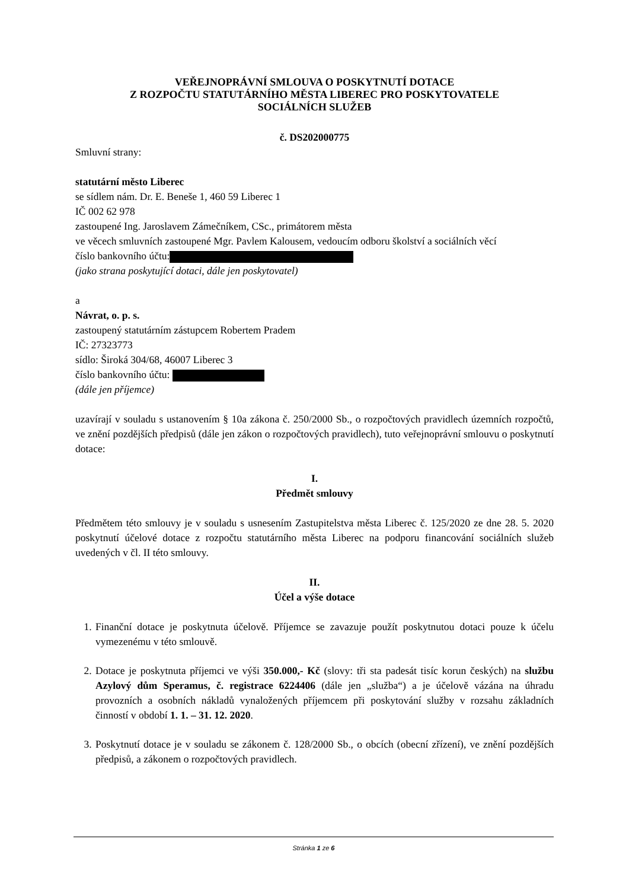VEŘEJNOPRÁVNÍ SMLOUVA O POSKYTNUTÍ DOTACE
Z ROZPOČTU STATUTÁRNÍHO MĚSTA LIBEREC PRO POSKYTOVATELE
SOCIÁLNÍCH SLUŽEB
č. DS202000775
Smluvní strany:
statutární město Liberec
se sídlem nám. Dr. E. Beneše 1, 460 59 Liberec 1
IČ 002 62 978
zastoupené Ing. Jaroslavem Zámečníkem, CSc., primátorem města
ve věcech smluvních zastoupené Mgr. Pavlem Kalousem, vedoucím odboru školství a sociálních věcí
číslo bankovního účtu:
(jako strana poskytující dotaci, dále jen poskytovatel)
a
Návrat, o. p. s.
zastoupený statutárním zástupcem Robertem Pradem
IČ: 27323773
sídlo: Široká 304/68, 46007 Liberec 3
číslo bankovního účtu:
(dále jen příjemce)
uzavírají v souladu s ustanovením § 10a zákona č. 250/2000 Sb., o rozpočtových pravidlech územních rozpočtů, ve znění pozdějších předpisů (dále jen zákon o rozpočtových pravidlech), tuto veřejnoprávní smlouvu o poskytnutí dotace:
I.
Předmět smlouvy
Předmětem této smlouvy je v souladu s usnesením Zastupitelstva města Liberec č. 125/2020 ze dne 28. 5. 2020 poskytnutí účelové dotace z rozpočtu statutárního města Liberec na podporu financování sociálních služeb uvedených v čl. II této smlouvy.
II.
Účel a výše dotace
1. Finanční dotace je poskytnuta účelově. Příjemce se zavazuje použít poskytnutou dotaci pouze k účelu vymezenému v této smlouvě.
2. Dotace je poskytnuta příjemci ve výši 350.000,- Kč (slovy: tři sta padesát tisíc korun českých) na službu Azylový dům Speramus, č. registrace 6224406 (dále jen „služba“) a je účelově vázána na úhradu provozních a osobních nákladů vynaložených příjemcem při poskytování služby v rozsahu základních činností v období 1. 1. – 31. 12. 2020.
3. Poskytnutí dotace je v souladu se zákonem č. 128/2000 Sb., o obcích (obecní zřízení), ve znění pozdějších předpisů, a zákonem o rozpočtových pravidlech.
Stránka 1 ze 6